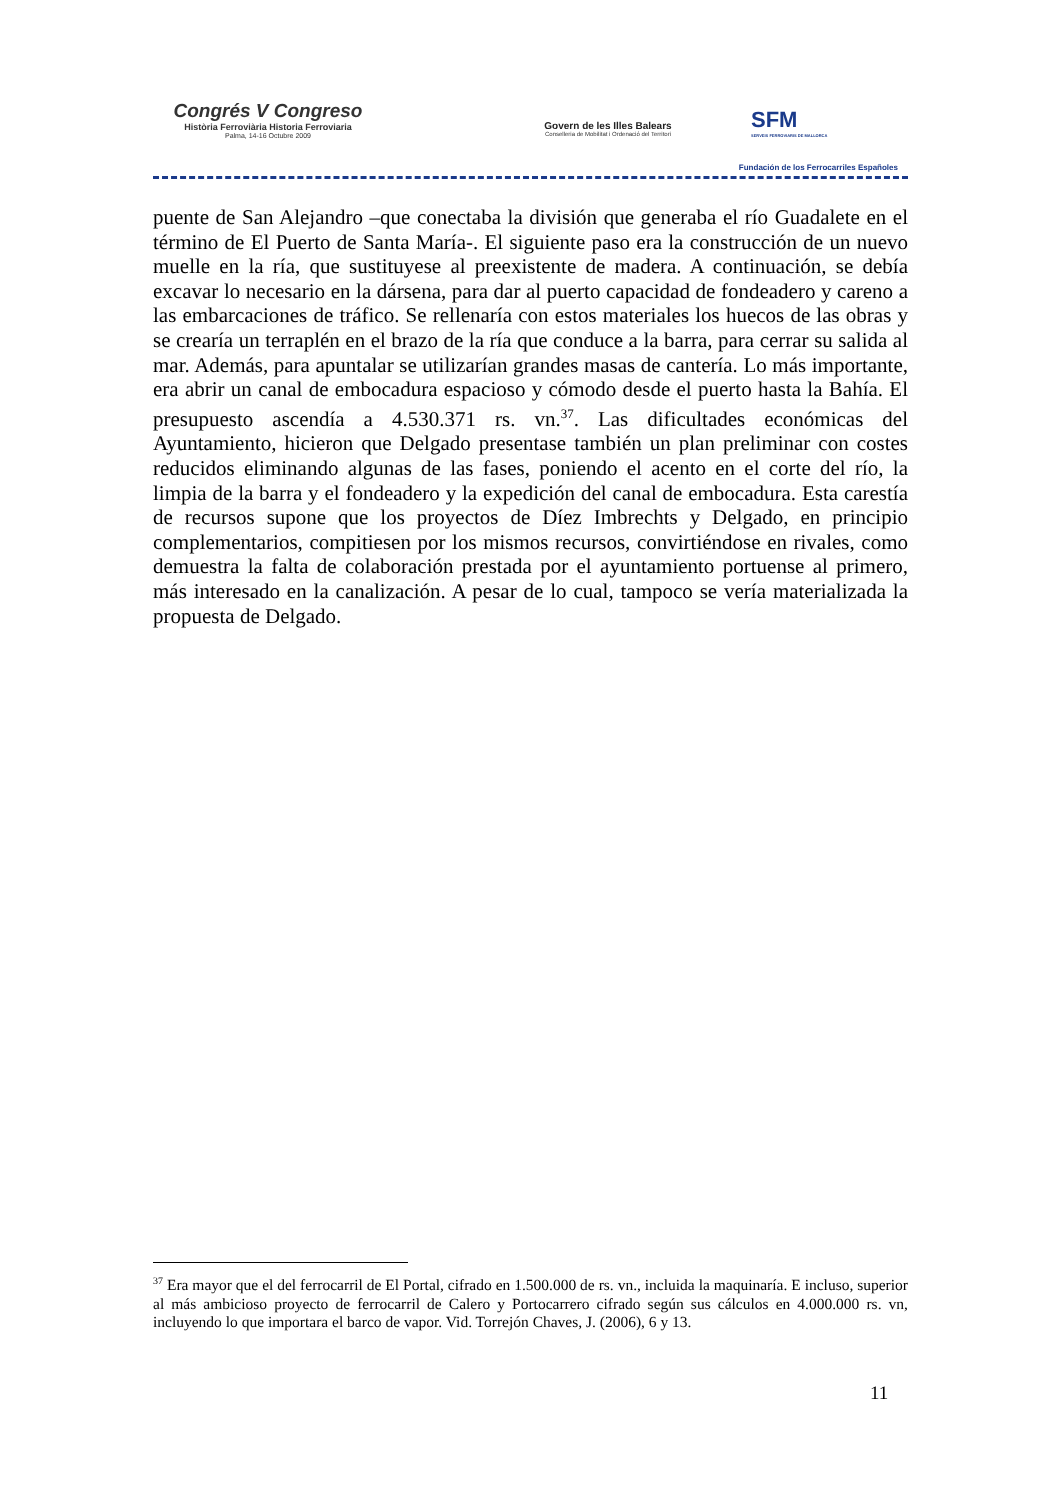Congrés V Congreso
Història Ferroviària Historia Ferroviaria
Palma, 14-16 Octubre 2009
Govern de les Illes Balears
Conselleria de Mobilitat i Ordenació del Territori
SFM
SERVEIS FERROVIARIS DE MALLORCA
Fundación de los Ferrocarriles Españoles
puente de San Alejandro –que conectaba la división que generaba el río Guadalete en el término de El Puerto de Santa María-. El siguiente paso era la construcción de un nuevo muelle en la ría, que sustituyese al preexistente de madera. A continuación, se debía excavar lo necesario en la dársena, para dar al puerto capacidad de fondeadero y careno a las embarcaciones de tráfico. Se rellenaría con estos materiales los huecos de las obras y se crearía un terraplén en el brazo de la ría que conduce a la barra, para cerrar su salida al mar. Además, para apuntalar se utilizarían grandes masas de cantería. Lo más importante, era abrir un canal de embocadura espacioso y cómodo desde el puerto hasta la Bahía. El presupuesto ascendía a 4.530.371 rs. vn.<sup>37</sup>. Las dificultades económicas del Ayuntamiento, hicieron que Delgado presentase también un plan preliminar con costes reducidos eliminando algunas de las fases, poniendo el acento en el corte del río, la limpia de la barra y el fondeadero y la expedición del canal de embocadura. Esta carestía de recursos supone que los proyectos de Díez Imbrechts y Delgado, en principio complementarios, compitiesen por los mismos recursos, convirtiéndose en rivales, como demuestra la falta de colaboración prestada por el ayuntamiento portuense al primero, más interesado en la canalización. A pesar de lo cual, tampoco se vería materializada la propuesta de Delgado.
<sup>37</sup> Era mayor que el del ferrocarril de El Portal, cifrado en 1.500.000 de rs. vn., incluida la maquinaría. E incluso, superior al más ambicioso proyecto de ferrocarril de Calero y Portocarrero cifrado según sus cálculos en 4.000.000 rs. vn, incluyendo lo que importara el barco de vapor. Vid. Torrejón Chaves, J. (2006), 6 y 13.
11